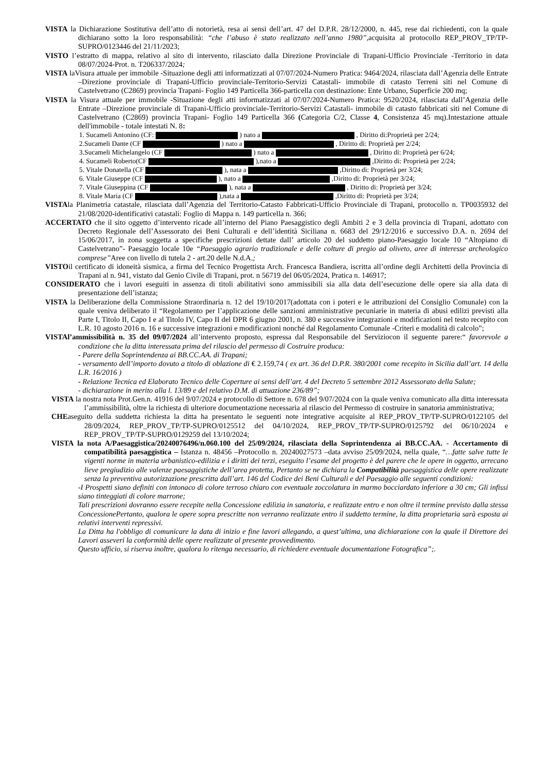VISTA la Dichiarazione Sostitutiva dell’atto di notorietà, resa ai sensi dell’art. 47 del D.P.R. 28/12/2000, n. 445, rese dai richiedenti, con la quale dichiarano sotto la loro responsabilità: “che l’abuso è stato realizzato nell’anno 1980”, acquisita al protocollo REP_PROV_TP/TP-SUPRO/0123446 del 21/11/2023;
VISTO l’estratto di mappa, relativo al sito di intervento, rilasciato dalla Direzione Provinciale di Trapani-Ufficio Provinciale -Territorio in data 08/07/2024-Prot. n. T206337/2024;
VISTA laVisura attuale per immobile -Situazione degli atti informatizzati al 07/07/2024-Numero Pratica: 9464/2024, rilasciata dall’Agenzia delle Entrate –Direzione provinciale di Trapani-Ufficio provinciale-Territorio-Servizi Catastali- immobile di catasto Terreni siti nel Comune di Castelvetrano (C2869) provincia Trapani- Foglio 149 Particella 366-particella con destinazione: Ente Urbano, Superficie 200 mq;
VISTA la Visura attuale per immobile -Situazione degli atti informatizzati al 07/07/2024-Numero Pratica: 9520/2024, rilasciata dall’Agenzia delle Entrate –Direzione provinciale di Trapani-Ufficio provinciale-Territorio-Servizi Catastali- immobile di catasto fabbricati siti nel Comune di Castelvetrano (C2869) provincia Trapani- Foglio 149 Particella 366 (Categoria C/2, Classe 4, Consistenza 45 mq).Intestazione attuale dell'immobile - totale intestati N. 8:
1. Sucameli Antonino (CF: ) nato a , Diritto di:Proprietà per 2/24;
2.Sucameli Dante (CF ) nato a , Diritto di: Proprietà per 2/24;
3.Sucameli Michelangelo (CF ) nato a , Diritto di: Proprietà per 6/24;
4. Sucameli Roberto(CF ),nato a ,Diritto di: Proprietà per 2/24;
5. Vitale Donatella (CF ), nata a ,Diritto di: Proprietà per 3/24;
6. Vitale Giuseppe (CF ), nato a ,Diritto di: Proprietà per 3/24;
7. Vitale Giuseppina (CF ), nata a , Diritto di: Proprietà per 3/24;
8. Vitale Maria (CF ),nata a ,Diritto di: Proprietà per 3/24;
VISTAla Planimetria catastale, rilasciata dall’Agenzia del Territorio-Catasto Fabbricati-Ufficio Provinciale di Trapani, protocollo n. TP0035932 del 21/08/2020-identificativi catastali: Foglio di Mappa n. 149 particella n. 366;
ACCERTATO che il sito oggetto d’intervento ricade all’interno del Piano Paesaggistico degli Ambiti 2 e 3 della provincia di Trapani, adottato con Decreto Regionale dell’Assessorato dei Beni Culturali e dell’identità Siciliana n. 6683 del 29/12/2016 e successivo D.A. n. 2694 del 15/06/2017, in zona soggetta a specifiche prescrizioni dettate dall’ articolo 20 del suddetto piano-Paesaggio locale 10 “Altopiano di Castelvetrano”- Paesaggio locale 10e “Paesaggio agrario tradizionale e delle colture di pregio ad oliveto, aree di interesse archeologico comprese”Aree con livello di tutela 2 - art.20 delle N.d.A.;
VISTOil certificato di idoneità sismica, a firma del Tecnico Progettista Arch. Francesca Bandiera, iscritta all’ordine degli Architetti della Provincia di Trapani al n. 941, vistato dal Genio Civile di Trapani, prot. n 56719 del 06/05/2024, Pratica n. 146917;
CONSIDERATO che i lavori eseguiti in assenza di titoli abilitativi sono ammissibili sia alla data dell’esecuzione delle opere sia alla data di presentazione dell’istanza;
VISTA la Deliberazione della Commissione Straordinaria n. 12 del 19/10/2017(adottata con i poteri e le attribuzioni del Consiglio Comunale) con la quale veniva deliberato il “Regolamento per l’applicazione delle sanzioni amministrative pecuniarie in materia di abusi edilizi previsti alla Parte I, Titolo II, Capo I e al Titolo IV, Capo II del DPR 6 giugno 2001, n. 380 e successive integrazioni e modificazioni nel testo recepito con L.R. 10 agosto 2016 n. 16 e successive integrazioni e modificazioni nonché dal Regolamento Comunale -Criteri e modalità di calcolo”;
VISTAl’ammissibilità n. 35 del 09/07/2024 all’intervento proposto, espressa dal Responsabile del Serviziocon il seguente parere:“ favorevole a condizione che la ditta interessata prima del rilascio del permesso di Costruire produca:
- Parere della Soprintendenza ai BB.CC.AA. di Trapani;
- versamento dell’importo dovuto a titolo di oblazione di € 2.159,74 ( ex art. 36 del D.P.R. 380/2001 come recepito in Sicilia dall’art. 14 della L.R. 16/2016 )
- Relazione Tecnica ed Elaborato Tecnico delle Coperture ai sensi dell’art. 4 del Decreto 5 settembre 2012 Assessorato della Salute;
- dichiarazione in merito alla l. 13/89 e del relativo D.M. di attuazione 236/89”;
VISTA la nostra nota Prot.Gen.n. 41916 del 9/07/2024 e protocollo di Settore n. 678 del 9/07/2024 con la quale veniva comunicato alla ditta interessata l’ammissibilità, oltre la richiesta di ulteriore documentazione necessaria al rilascio del Permesso di costruire in sanatoria amministrativa;
CHEaseguito della suddetta richiesta la ditta ha presentato le seguenti note integrative acquisite al REP_PROV_TP/TP-SUPRO/0122105 del 28/09/2024, REP_PROV_TP/TP-SUPRO/0125512 del 04/10/2024, REP_PROV_TP/TP-SUPRO/0125792 del 06/10/2024 e REP_PROV_TP/TP-SUPRO/0129259 del 13/10/2024;
VISTA la nota A/Paesaggistica/20240076496/n.060.100 del 25/09/2024, rilasciata della Soprintendenza ai BB.CC.AA. - Accertamento di compatibilità paesaggistica – Istanza n. 48456 –Protocollo n. 20240027573 –data avviso 25/09/2024, nella quale, “…fatte salve tutte le vigenti norme in materia urbanistico-edilizia e i diritti dei terzi, eseguito l’esame del progetto è del parere che le opere in oggetto, arrecano lieve pregiudizio alle valenze paesaggistiche dell’area protetta, Pertanto se ne dichiara la Compatibilità paesaggistica delle opere realizzate senza la preventiva autorizzazione prescritta dall’art. 146 del Codice dei Beni Culturali e del Paesaggio alle seguenti condizioni:
-I Prospetti siano definiti con intonaco di colore terroso chiaro con eventuale zoccolatura in marmo bocciardato inferiore a 30 cm; Gli infissi siano tinteggiati di colore marrone;
Tali prescrizioni dovranno essere recepite nella Concessione edilizia in sanatoria, e realizzate entro e non oltre il termine previsto dalla stessa ConcessionePertanto, qualora le opere sopra prescritte non verranno realizzate entro il suddetto termine, la ditta proprietaria sarà esposta ai relativi interventi repressivi.
La Ditta ha l'obbligo di comunicare la data di inizio e fine lavori allegando, a quest’ultima, una dichiarazione con la quale il Direttore dei Lavori asseveri la conformità delle opere realizzate al presente provvedimento.
Questo ufficio, si riserva inoltre, qualora lo ritenga necessario, di richiedere eventuale documentazione Fotografica”;.